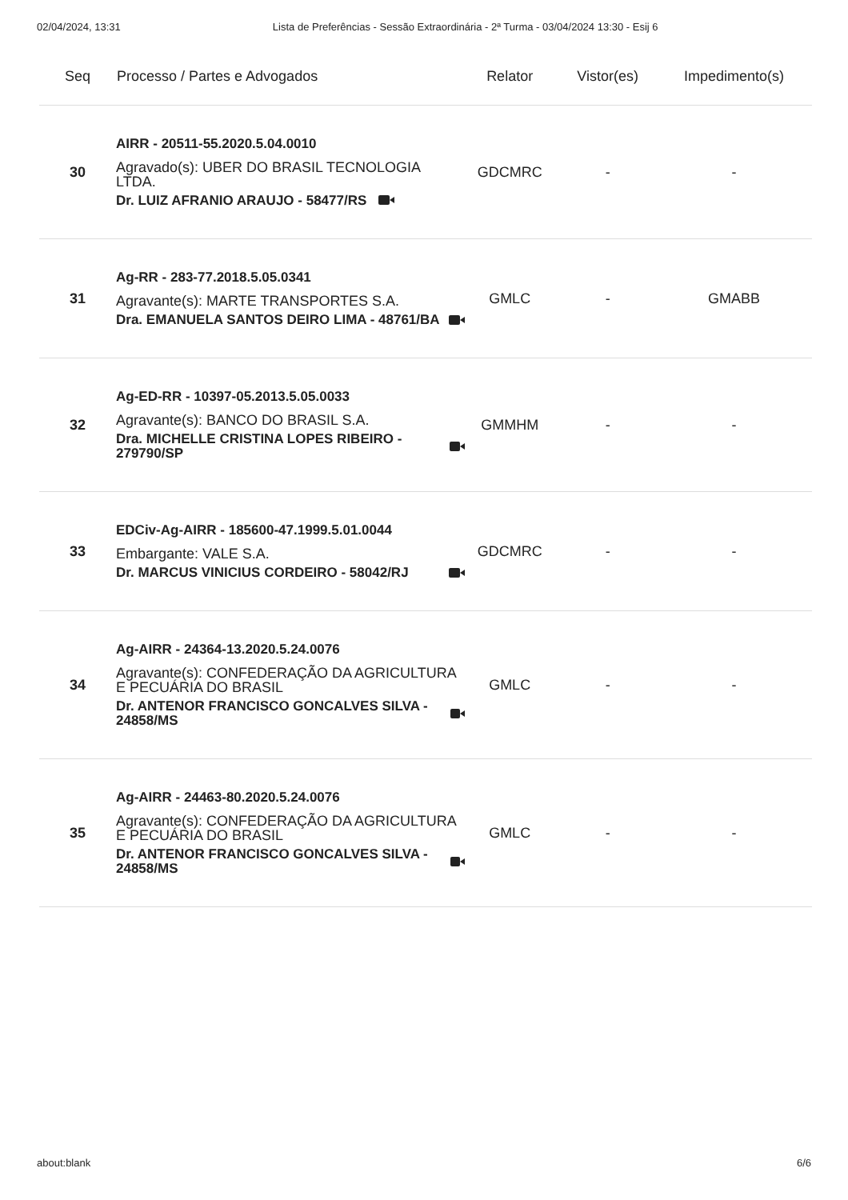02/04/2024, 13:31 Lista de Preferências - Sessão Extraordinária - 2ª Turma - 03/04/2024 13:30 - Esij 6
| Seq | Processo / Partes e Advogados | Relator | Vistor(es) | Impedimento(s) |
| --- | --- | --- | --- | --- |
| 30 | AIRR - 20511-55.2020.5.04.0010 Agravado(s): UBER DO BRASIL TECNOLOGIA LTDA. Dr. LUIZ AFRANIO ARAUJO - 58477/RS | GDCMRC | - | - |
| 31 | Ag-RR - 283-77.2018.5.05.0341 Agravante(s): MARTE TRANSPORTES S.A. Dra. EMANUELA SANTOS DEIRO LIMA - 48761/BA | GMLC | - | GMABB |
| 32 | Ag-ED-RR - 10397-05.2013.5.05.0033 Agravante(s): BANCO DO BRASIL S.A. Dra. MICHELLE CRISTINA LOPES RIBEIRO - 279790/SP | GMMHM | - | - |
| 33 | EDCiv-Ag-AIRR - 185600-47.1999.5.01.0044 Embargante: VALE S.A. Dr. MARCUS VINICIUS CORDEIRO - 58042/RJ | GDCMRC | - | - |
| 34 | Ag-AIRR - 24364-13.2020.5.24.0076 Agravante(s): CONFEDERAÇÃO DA AGRICULTURA E PECUÁRIA DO BRASIL Dr. ANTENOR FRANCISCO GONCALVES SILVA - 24858/MS | GMLC | - | - |
| 35 | Ag-AIRR - 24463-80.2020.5.24.0076 Agravante(s): CONFEDERAÇÃO DA AGRICULTURA E PECUÁRIA DO BRASIL Dr. ANTENOR FRANCISCO GONCALVES SILVA - 24858/MS | GMLC | - | - |
about:blank 6/6